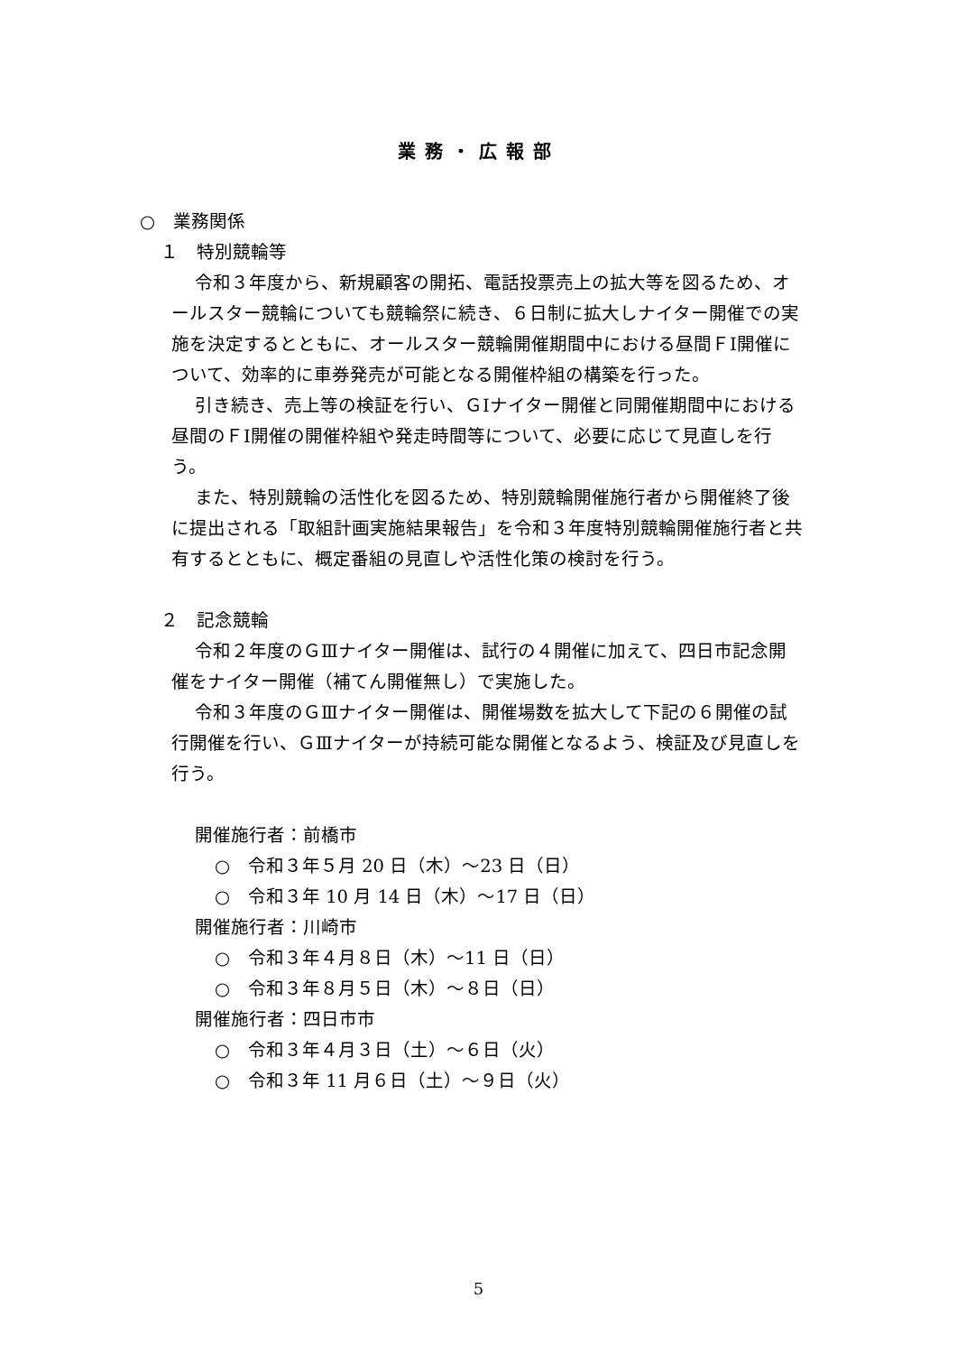業務・広報部
○　業務関係
１　特別競輪等
令和３年度から、新規顧客の開拓、電話投票売上の拡大等を図るため、オールスター競輪についても競輪祭に続き、６日制に拡大しナイター開催での実施を決定するとともに、オールスター競輪開催期間中における昼間ＦⅠ開催について、効率的に車券発売が可能となる開催枠組の構築を行った。
引き続き、売上等の検証を行い、ＧⅠナイター開催と同開催期間中における昼間のＦⅠ開催の開催枠組や発走時間等について、必要に応じて見直しを行う。
また、特別競輪の活性化を図るため、特別競輪開催施行者から開催終了後に提出される「取組計画実施結果報告」を令和３年度特別競輪開催施行者と共有するとともに、概定番組の見直しや活性化策の検討を行う。
２　記念競輪
令和２年度のＧⅢナイター開催は、試行の４開催に加えて、四日市記念開催をナイター開催（補てん開催無し）で実施した。
令和３年度のＧⅢナイター開催は、開催場数を拡大して下記の６開催の試行開催を行い、ＧⅢナイターが持続可能な開催となるよう、検証及び見直しを行う。
開催施行者：前橋市
○　令和３年５月 20 日（木）～23 日（日）
○　令和３年 10 月 14 日（木）～17 日（日）
開催施行者：川崎市
○　令和３年４月８日（木）～11 日（日）
○　令和３年８月５日（木）～８日（日）
開催施行者：四日市市
○　令和３年４月３日（土）～６日（火）
○　令和３年 11 月６日（土）～９日（火）
5